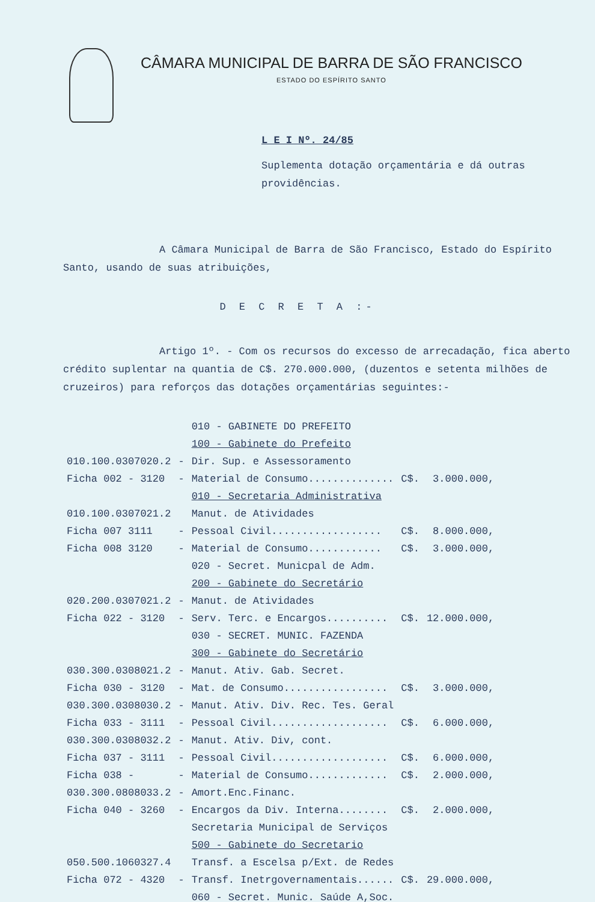CÂMARA MUNICIPAL DE BARRA DE SÃO FRANCISCO
ESTADO DO ESPÍRITO SANTO
L E I Nº. 24/85
Suplementa dotação orçamentária e dá outras providências.
A Câmara Municipal de Barra de São Francisco, Estado do Espírito Santo, usando de suas atribuições,
D E C R E T A :-
Artigo 1º. - Com os recursos do excesso de arrecadação, fica aberto crédito suplentar na quantia de C$. 270.000.000, (duzentos e setenta milhões de cruzeiros) para reforços das dotações orçamentárias seguintes:-
| | | 010 - GABINETE DO PREFEITO | | |
| | | 100 - Gabinete do Prefeito | | |
| 010.100.0307020.2 | - | Dir. Sup. e Assessoramento | | |
| Ficha 002 - 3120 | - | Material de Consumo.............. | C$. | 3.000.000, |
| | | 010 - Secretaria Administrativa | | |
| 010.100.0307021.2 | | Manut. de Atividades | | |
| Ficha 007 3111 | - | Pessoal Civil.................. | C$. | 8.000.000, |
| Ficha 008 3120 | - | Material de Consumo............ | C$. | 3.000.000, |
| | | 020 - Secret. Municpal de Adm. | | |
| | | 200 - Gabinete do Secretário | | |
| 020.200.0307021.2 | - | Manut. de Atividades | | |
| Ficha 022 - 3120 | - | Serv. Terc. e Encargos.......... | C$. | 12.000.000, |
| | | 030 - SECRET. MUNIC. FAZENDA | | |
| | | 300 - Gabinete do Secretário | | |
| 030.300.0308021.2 | - | Manut. Ativ. Gab. Secret. | | |
| Ficha 030 - 3120 | - | Mat. de Consumo................. | C$. | 3.000.000, |
| 030.300.0308030.2 | - | Manut. Ativ. Div. Rec. Tes. Geral | | |
| Ficha 033 - 3111 | - | Pessoal Civil................... | C$. | 6.000.000, |
| 030.300.0308032.2 | - | Manut. Ativ. Div, cont. | | |
| Ficha 037 - 3111 | - | Pessoal Civil................... | C$. | 6.000.000, |
| Ficha 038 - | - | Material de Consumo............. | C$. | 2.000.000, |
| 030.300.0808033.2 | - | Amort.Enc.Financ. | | |
| Ficha 040 - 3260 | - | Encargos da Div. Interna........ | C$. | 2.000.000, |
| | | Secretaria Municipal de Serviços | | |
| | | 500 - Gabinete do Secretario | | |
| 050.500.1060327.4 | | Transf. a Escelsa p/Ext. de Redes | | |
| Ficha 072 - 4320 | - | Transf. Inetrgovernamentais...... | C$. | 29.000.000, |
| | | 060 - Secret. Munic. Saúde A,Soc. | | |